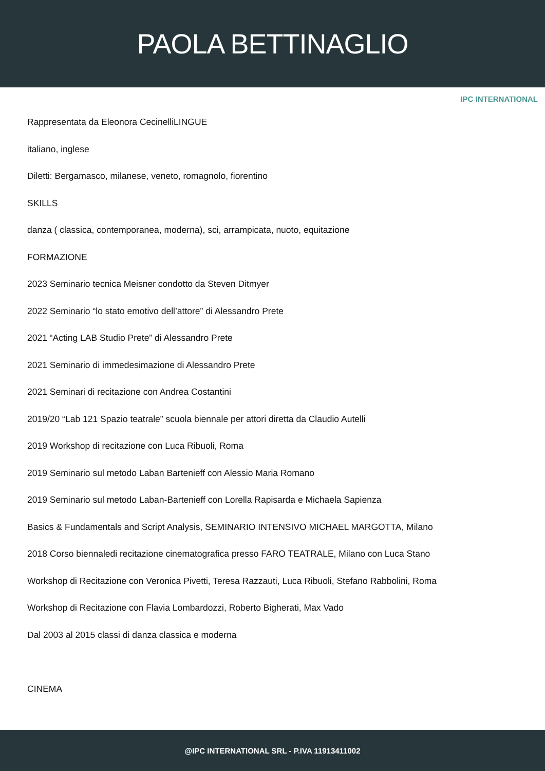PAOLA BETTINAGLIO
IPC INTERNATIONAL
Rappresentata da Eleonora CecinelliLINGUE
italiano, inglese
Diletti: Bergamasco, milanese, veneto, romagnolo, fiorentino
SKILLS
danza ( classica, contemporanea, moderna), sci, arrampicata, nuoto, equitazione
FORMAZIONE
2023 Seminario tecnica Meisner condotto da Steven Ditmyer
2022 Seminario “lo stato emotivo dell’attore” di Alessandro Prete
2021 “Acting LAB Studio Prete” di Alessandro Prete
2021 Seminario di immedesimazione di Alessandro Prete
2021 Seminari di recitazione con Andrea Costantini
2019/20 “Lab 121 Spazio teatrale” scuola biennale per attori diretta da Claudio Autelli
2019 Workshop di recitazione con Luca Ribuoli, Roma
2019 Seminario sul metodo Laban Bartenieff con Alessio Maria Romano
2019 Seminario sul metodo Laban-Bartenieff con Lorella Rapisarda e Michaela Sapienza
Basics & Fundamentals and Script Analysis, SEMINARIO INTENSIVO MICHAEL MARGOTTA, Milano
2018 Corso biennaledi recitazione cinematografica presso FARO TEATRALE, Milano con Luca Stano
Workshop di Recitazione con Veronica Pivetti, Teresa Razzauti, Luca Ribuoli, Stefano Rabbolini, Roma
Workshop di Recitazione con Flavia Lombardozzi, Roberto Bigherati, Max Vado
Dal 2003 al 2015 classi di danza classica e moderna
CINEMA
@IPC INTERNATIONAL SRL - P.IVA 11913411002